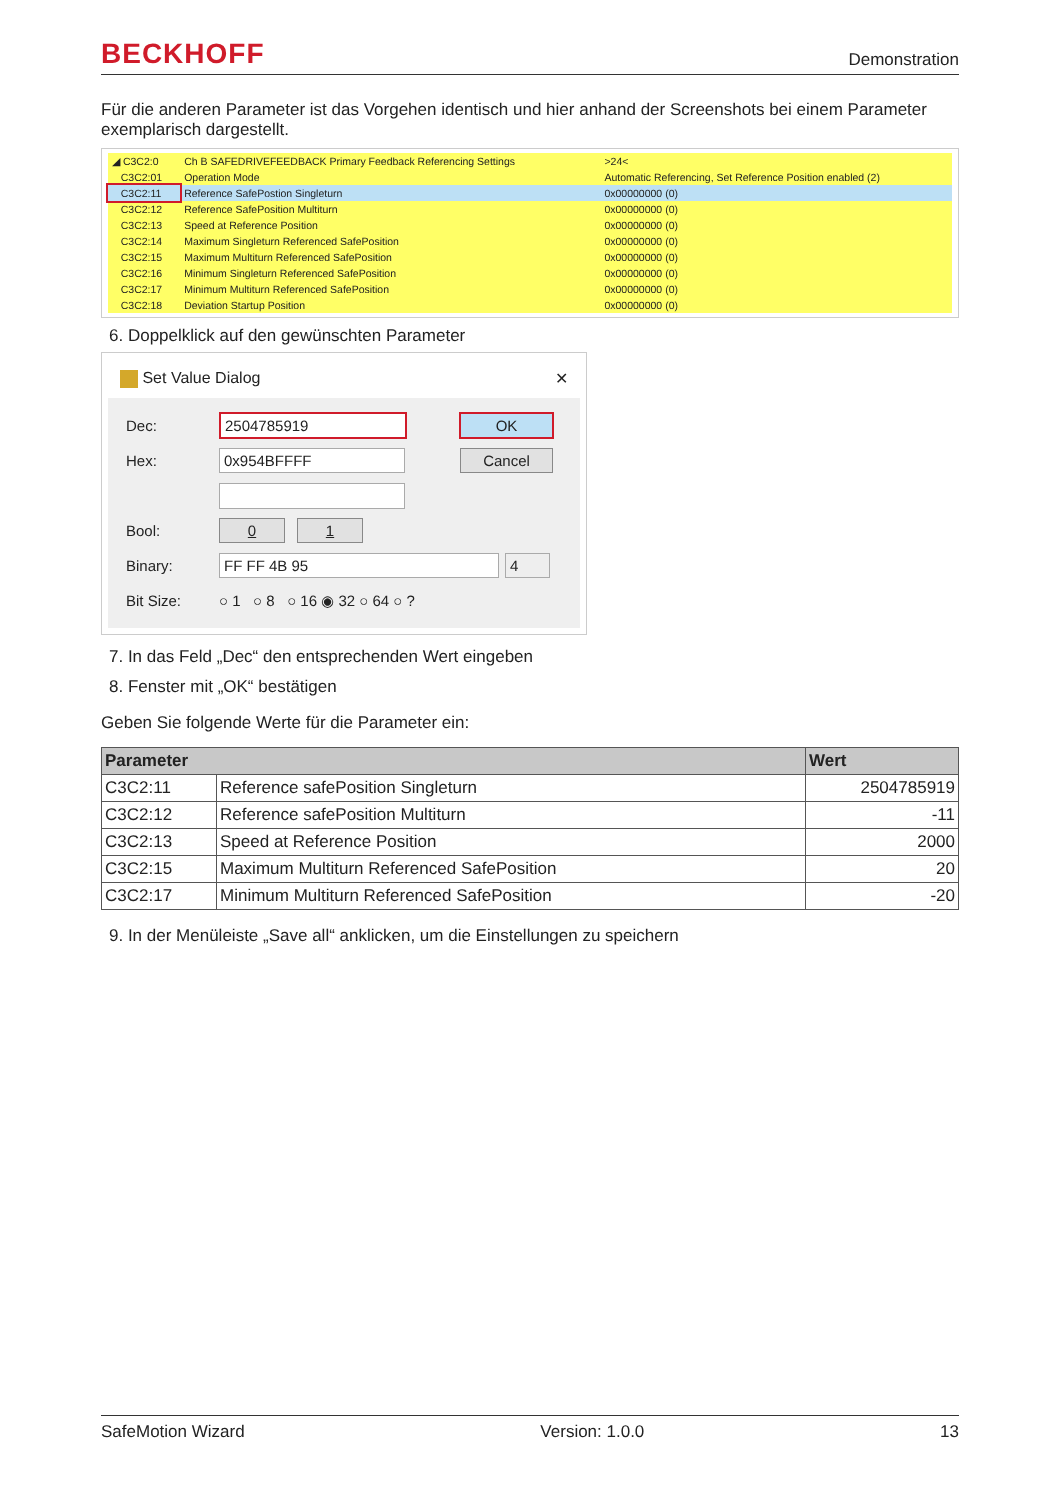BECKHOFF Demonstration
Für die anderen Parameter ist das Vorgehen identisch und hier anhand der Screenshots bei einem Parameter exemplarisch dargestellt.
| ◢ C3C2:0 | Ch B SAFEDRIVEFEEDBACK Primary Feedback Referencing Settings | >24< |
| C3C2:01 | Operation Mode | Automatic Referencing, Set Reference Position enabled (2) |
| C3C2:11 | Reference SafePostion Singleturn | 0x00000000 (0) |
| C3C2:12 | Reference SafePosition Multiturn | 0x00000000 (0) |
| C3C2:13 | Speed at Reference Position | 0x00000000 (0) |
| C3C2:14 | Maximum Singleturn Referenced SafePosition | 0x00000000 (0) |
| C3C2:15 | Maximum Multiturn Referenced SafePosition | 0x00000000 (0) |
| C3C2:16 | Minimum Singleturn Referenced SafePosition | 0x00000000 (0) |
| C3C2:17 | Minimum Multiturn Referenced SafePosition | 0x00000000 (0) |
| C3C2:18 | Deviation Startup Position | 0x00000000 (0) |
6. Doppelklick auf den gewünschten Parameter
Set Value Dialog ✕
Dec: 2504785919 OK
Hex: 0x954BFFFF Cancel
Bool: 0 1
Binary: FF FF 4B 95 4
Bit Size: ○ 1 ○ 8 ○ 16 ◉ 32 ○ 64 ○ ?
7. In das Feld „Dec“ den entsprechenden Wert eingeben
8. Fenster mit „OK“ bestätigen
Geben Sie folgende Werte für die Parameter ein:
| Parameter | | Wert |
| --- | --- | --- |
| C3C2:11 | Reference safePosition Singleturn | 2504785919 |
| C3C2:12 | Reference safePosition Multiturn | -11 |
| C3C2:13 | Speed at Reference Position | 2000 |
| C3C2:15 | Maximum Multiturn Referenced SafePosition | 20 |
| C3C2:17 | Minimum Multiturn Referenced SafePosition | -20 |
9. In der Menüleiste „Save all“ anklicken, um die Einstellungen zu speichern
SafeMotion Wizard Version: 1.0.0 13